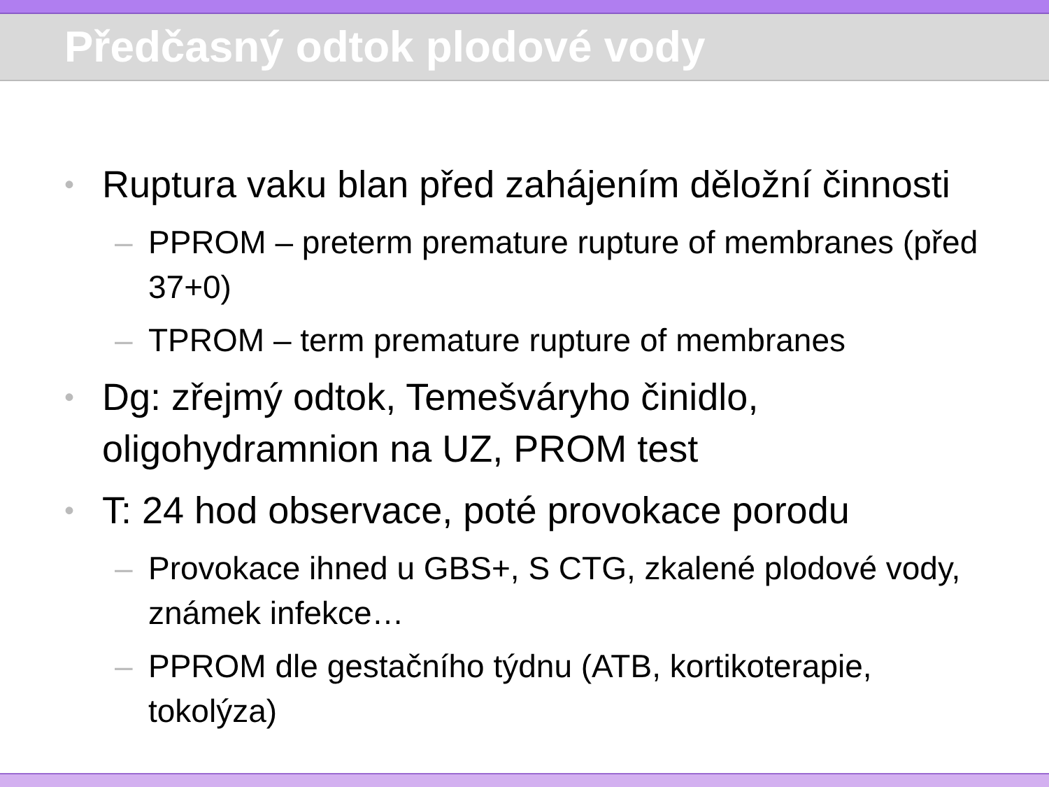Předčasný odtok plodové vody
• Ruptura vaku blan před zahájením děložní činnosti
– PPROM – preterm premature rupture of membranes (před 37+0)
– TPROM – term premature rupture of membranes
• Dg: zřejmý odtok, Temešváryho činidlo, oligohydramnion na UZ, PROM test
• T: 24 hod observace, poté provokace porodu
– Provokace ihned u GBS+, S CTG, zkalené plodové vody, známek infekce…
– PPROM dle gestačního týdnu (ATB, kortikoterapie, tokolýza)